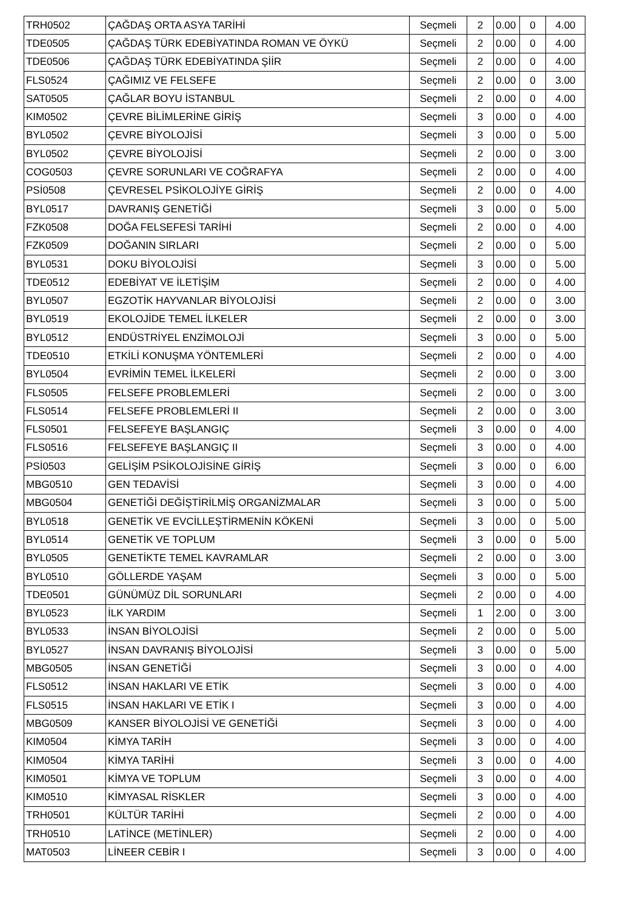| TRH0502 | ÇAĞDAŞ ORTA ASYA TARİHİ | Seçmeli | 2 | 0.00 | 0 | 4.00 |
| TDE0505 | ÇAĞDAŞ TÜRK EDEBİYATINDA ROMAN VE ÖYKÜ | Seçmeli | 2 | 0.00 | 0 | 4.00 |
| TDE0506 | ÇAĞDAŞ TÜRK EDEBİYATINDA ŞİİR | Seçmeli | 2 | 0.00 | 0 | 4.00 |
| FLS0524 | ÇAĞIMIZ VE FELSEFE | Seçmeli | 2 | 0.00 | 0 | 3.00 |
| SAT0505 | ÇAĞLAR BOYU İSTANBUL | Seçmeli | 2 | 0.00 | 0 | 4.00 |
| KIM0502 | ÇEVRE BİLİMLERİNE GİRİŞ | Seçmeli | 3 | 0.00 | 0 | 4.00 |
| BYL0502 | ÇEVRE BİYOLOJİSİ | Seçmeli | 3 | 0.00 | 0 | 5.00 |
| BYL0502 | ÇEVRE BİYOLOJİSİ | Seçmeli | 2 | 0.00 | 0 | 3.00 |
| COG0503 | ÇEVRE SORUNLARI VE COĞRAFYA | Seçmeli | 2 | 0.00 | 0 | 4.00 |
| PSİ0508 | ÇEVRESEL PSİKOLOJİYE GİRİŞ | Seçmeli | 2 | 0.00 | 0 | 4.00 |
| BYL0517 | DAVRANIŞ GENETİĞİ | Seçmeli | 3 | 0.00 | 0 | 5.00 |
| FZK0508 | DOĞA FELSEFESİ TARİHİ | Seçmeli | 2 | 0.00 | 0 | 4.00 |
| FZK0509 | DOĞANIN SIRLARI | Seçmeli | 2 | 0.00 | 0 | 5.00 |
| BYL0531 | DOKU BİYOLOJİSİ | Seçmeli | 3 | 0.00 | 0 | 5.00 |
| TDE0512 | EDEBİYAT VE İLETİŞİM | Seçmeli | 2 | 0.00 | 0 | 4.00 |
| BYL0507 | EGZOTİK HAYVANLAR BİYOLOJİSİ | Seçmeli | 2 | 0.00 | 0 | 3.00 |
| BYL0519 | EKOLOJİDE TEMEL İLKELER | Seçmeli | 2 | 0.00 | 0 | 3.00 |
| BYL0512 | ENDÜSTRİYEL ENZİMOLOJİ | Seçmeli | 3 | 0.00 | 0 | 5.00 |
| TDE0510 | ETKİLİ KONUŞMA YÖNTEMLERİ | Seçmeli | 2 | 0.00 | 0 | 4.00 |
| BYL0504 | EVRİMİN TEMEL İLKELERİ | Seçmeli | 2 | 0.00 | 0 | 3.00 |
| FLS0505 | FELSEFE PROBLEMLERİ | Seçmeli | 2 | 0.00 | 0 | 3.00 |
| FLS0514 | FELSEFE PROBLEMLERİ II | Seçmeli | 2 | 0.00 | 0 | 3.00 |
| FLS0501 | FELSEFEYE BAŞLANGIÇ | Seçmeli | 3 | 0.00 | 0 | 4.00 |
| FLS0516 | FELSEFEYE BAŞLANGIÇ II | Seçmeli | 3 | 0.00 | 0 | 4.00 |
| PSİ0503 | GELİŞİM PSİKOLOJİSİNE GİRİŞ | Seçmeli | 3 | 0.00 | 0 | 6.00 |
| MBG0510 | GEN TEDAVİSİ | Seçmeli | 3 | 0.00 | 0 | 4.00 |
| MBG0504 | GENETİĞİ DEĞİŞTİRİLMİŞ ORGANİZMALAR | Seçmeli | 3 | 0.00 | 0 | 5.00 |
| BYL0518 | GENETİK VE EVCİLLEŞTİRMENİN KÖKENİ | Seçmeli | 3 | 0.00 | 0 | 5.00 |
| BYL0514 | GENETİK VE TOPLUM | Seçmeli | 3 | 0.00 | 0 | 5.00 |
| BYL0505 | GENETİKTE TEMEL KAVRAMLAR | Seçmeli | 2 | 0.00 | 0 | 3.00 |
| BYL0510 | GÖLLERDE YAŞAM | Seçmeli | 3 | 0.00 | 0 | 5.00 |
| TDE0501 | GÜNÜMÜZ DİL SORUNLARI | Seçmeli | 2 | 0.00 | 0 | 4.00 |
| BYL0523 | İLK YARDIM | Seçmeli | 1 | 2.00 | 0 | 3.00 |
| BYL0533 | İNSAN BİYOLOJİSİ | Seçmeli | 2 | 0.00 | 0 | 5.00 |
| BYL0527 | İNSAN DAVRANIŞ BİYOLOJİSİ | Seçmeli | 3 | 0.00 | 0 | 5.00 |
| MBG0505 | İNSAN GENETİĞİ | Seçmeli | 3 | 0.00 | 0 | 4.00 |
| FLS0512 | İNSAN HAKLARI VE ETİK | Seçmeli | 3 | 0.00 | 0 | 4.00 |
| FLS0515 | İNSAN HAKLARI VE ETİK I | Seçmeli | 3 | 0.00 | 0 | 4.00 |
| MBG0509 | KANSER BİYOLOJİSİ VE GENETİĞİ | Seçmeli | 3 | 0.00 | 0 | 4.00 |
| KIM0504 | KİMYA TARİH | Seçmeli | 3 | 0.00 | 0 | 4.00 |
| KIM0504 | KİMYA TARİHİ | Seçmeli | 3 | 0.00 | 0 | 4.00 |
| KIM0501 | KİMYA VE TOPLUM | Seçmeli | 3 | 0.00 | 0 | 4.00 |
| KIM0510 | KİMYASAL RİSKLER | Seçmeli | 3 | 0.00 | 0 | 4.00 |
| TRH0501 | KÜLTÜR TARİHİ | Seçmeli | 2 | 0.00 | 0 | 4.00 |
| TRH0510 | LATİNCE (METİNLER) | Seçmeli | 2 | 0.00 | 0 | 4.00 |
| MAT0503 | LİNEER CEBİR I | Seçmeli | 3 | 0.00 | 0 | 4.00 |